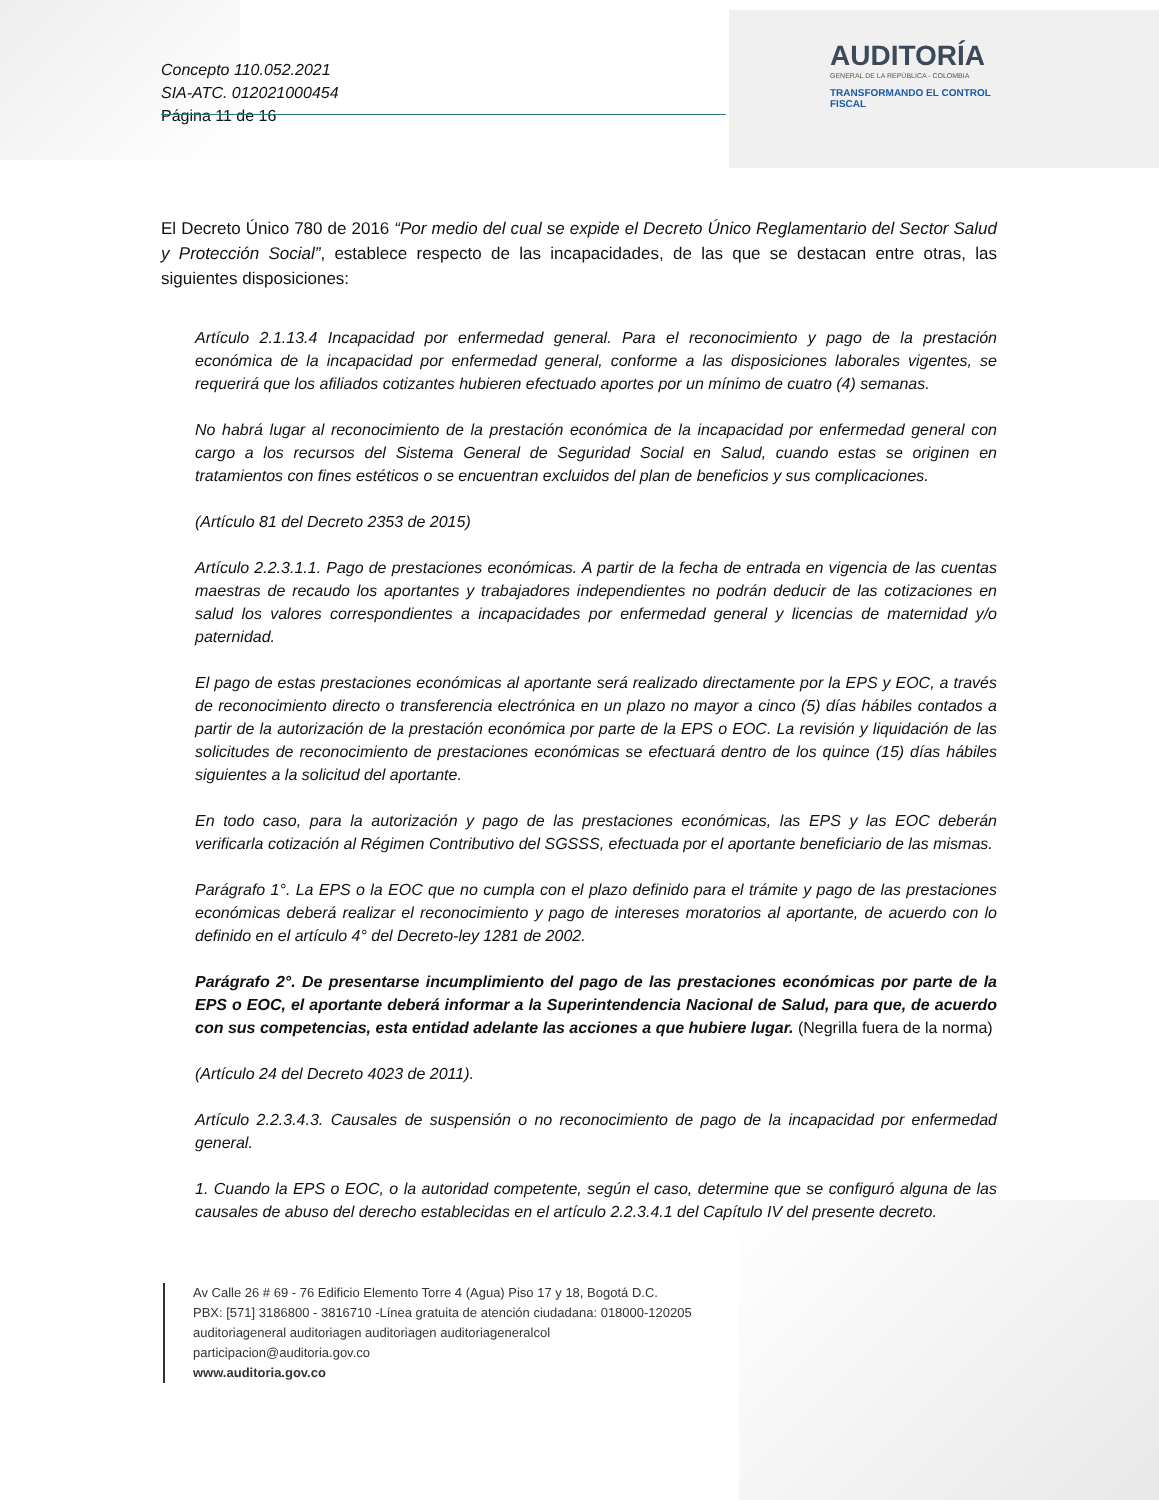Concepto 110.052.2021
SIA-ATC. 012021000454
Página 11 de 16
AUDITORÍA
GENERAL DE LA REPÚBLICA - COLOMBIA
TRANSFORMANDO EL CONTROL FISCAL
El Decreto Único 780 de 2016 “Por medio del cual se expide el Decreto Único Reglamentario del Sector Salud y Protección Social”, establece respecto de las incapacidades, de las que se destacan entre otras, las siguientes disposiciones:
Artículo 2.1.13.4 Incapacidad por enfermedad general. Para el reconocimiento y pago de la prestación económica de la incapacidad por enfermedad general, conforme a las disposiciones laborales vigentes, se requerirá que los afiliados cotizantes hubieren efectuado aportes por un mínimo de cuatro (4) semanas.
No habrá lugar al reconocimiento de la prestación económica de la incapacidad por enfermedad general con cargo a los recursos del Sistema General de Seguridad Social en Salud, cuando estas se originen en tratamientos con fines estéticos o se encuentran excluidos del plan de beneficios y sus complicaciones.
(Artículo 81 del Decreto 2353 de 2015)
Artículo 2.2.3.1.1. Pago de prestaciones económicas. A partir de la fecha de entrada en vigencia de las cuentas maestras de recaudo los aportantes y trabajadores independientes no podrán deducir de las cotizaciones en salud los valores correspondientes a incapacidades por enfermedad general y licencias de maternidad y/o paternidad.
El pago de estas prestaciones económicas al aportante será realizado directamente por la EPS y EOC, a través de reconocimiento directo o transferencia electrónica en un plazo no mayor a cinco (5) días hábiles contados a partir de la autorización de la prestación económica por parte de la EPS o EOC. La revisión y liquidación de las solicitudes de reconocimiento de prestaciones económicas se efectuará dentro de los quince (15) días hábiles siguientes a la solicitud del aportante.
En todo caso, para la autorización y pago de las prestaciones económicas, las EPS y las EOC deberán verificarla cotización al Régimen Contributivo del SGSSS, efectuada por el aportante beneficiario de las mismas.
Parágrafo 1°. La EPS o la EOC que no cumpla con el plazo definido para el trámite y pago de las prestaciones económicas deberá realizar el reconocimiento y pago de intereses moratorios al aportante, de acuerdo con lo definido en el artículo 4° del Decreto-ley 1281 de 2002.
Parágrafo 2°. De presentarse incumplimiento del pago de las prestaciones económicas por parte de la EPS o EOC, el aportante deberá informar a la Superintendencia Nacional de Salud, para que, de acuerdo con sus competencias, esta entidad adelante las acciones a que hubiere lugar. (Negrilla fuera de la norma)
(Artículo 24 del Decreto 4023 de 2011).
Artículo 2.2.3.4.3. Causales de suspensión o no reconocimiento de pago de la incapacidad por enfermedad general.
1. Cuando la EPS o EOC, o la autoridad competente, según el caso, determine que se configuró alguna de las causales de abuso del derecho establecidas en el artículo 2.2.3.4.1 del Capítulo IV del presente decreto.
Av Calle 26 # 69 - 76 Edificio Elemento Torre 4 (Agua) Piso 17 y 18, Bogotá D.C.
PBX: [571] 3186800 - 3816710 -Línea gratuita de atención ciudadana: 018000-120205
auditoriageneral auditoriagen auditoriagen auditoriageneralcol
participacion@auditoria.gov.co
www.auditoria.gov.co